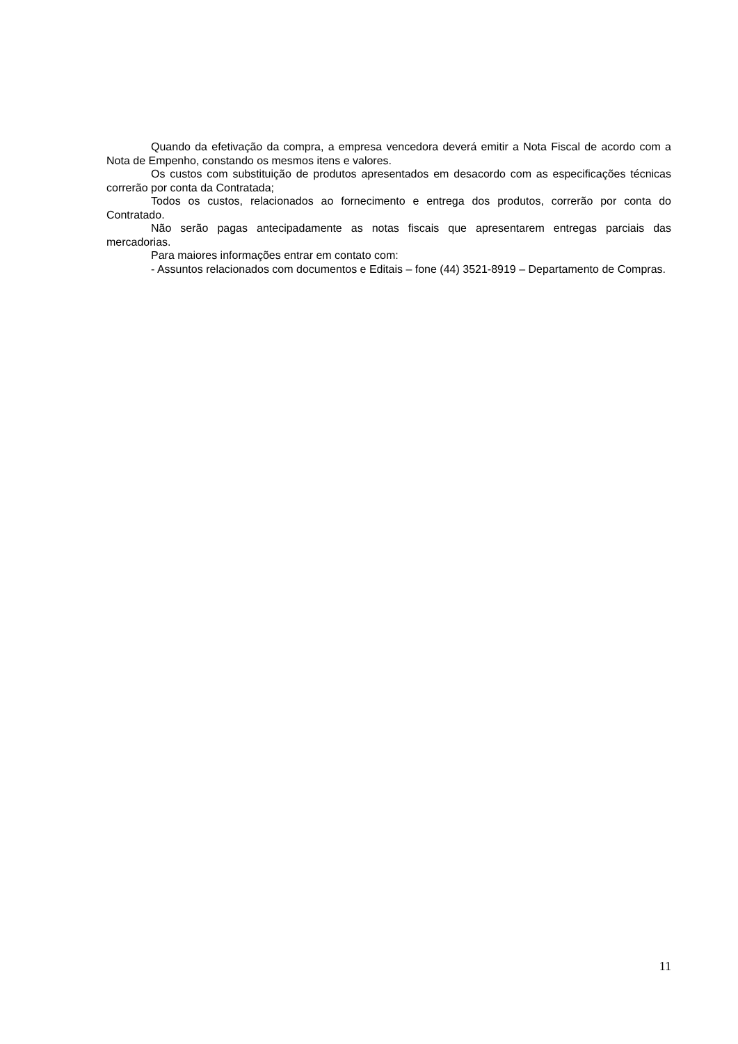Quando da efetivação da compra, a empresa vencedora deverá emitir a Nota Fiscal de acordo com a Nota de Empenho, constando os mesmos itens e valores.
Os custos com substituição de produtos apresentados em desacordo com as especificações técnicas correrão por conta da Contratada;
Todos os custos, relacionados ao fornecimento e entrega dos produtos, correrão por conta do Contratado.
Não serão pagas antecipadamente as notas fiscais que apresentarem entregas parciais das mercadorias.
Para maiores informações entrar em contato com:
- Assuntos relacionados com documentos e Editais – fone (44) 3521-8919 – Departamento de Compras.
11